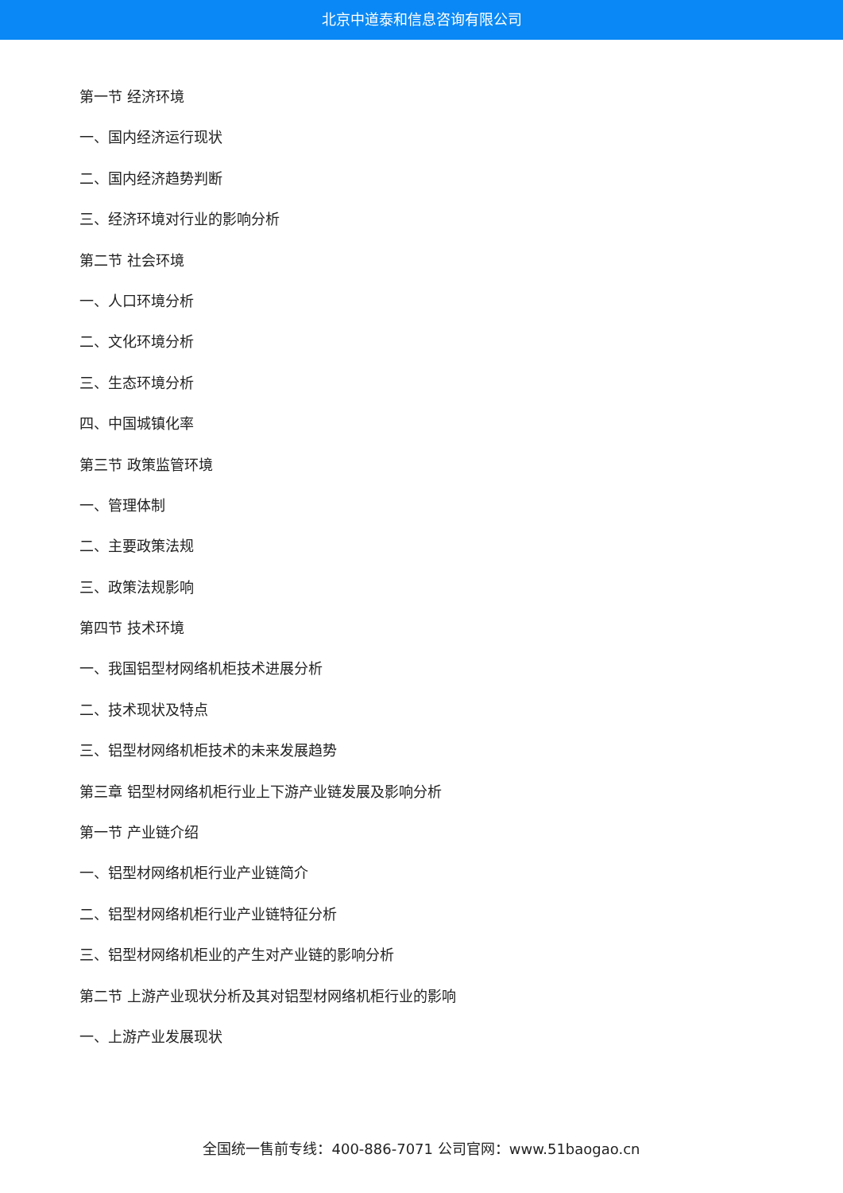北京中道泰和信息咨询有限公司
第一节 经济环境
一、国内经济运行现状
二、国内经济趋势判断
三、经济环境对行业的影响分析
第二节 社会环境
一、人口环境分析
二、文化环境分析
三、生态环境分析
四、中国城镇化率
第三节 政策监管环境
一、管理体制
二、主要政策法规
三、政策法规影响
第四节 技术环境
一、我国铝型材网络机柜技术进展分析
二、技术现状及特点
三、铝型材网络机柜技术的未来发展趋势
第三章 铝型材网络机柜行业上下游产业链发展及影响分析
第一节 产业链介绍
一、铝型材网络机柜行业产业链简介
二、铝型材网络机柜行业产业链特征分析
三、铝型材网络机柜业的产生对产业链的影响分析
第二节 上游产业现状分析及其对铝型材网络机柜行业的影响
一、上游产业发展现状
全国统一售前专线：400-886-7071 公司官网：www.51baogao.cn